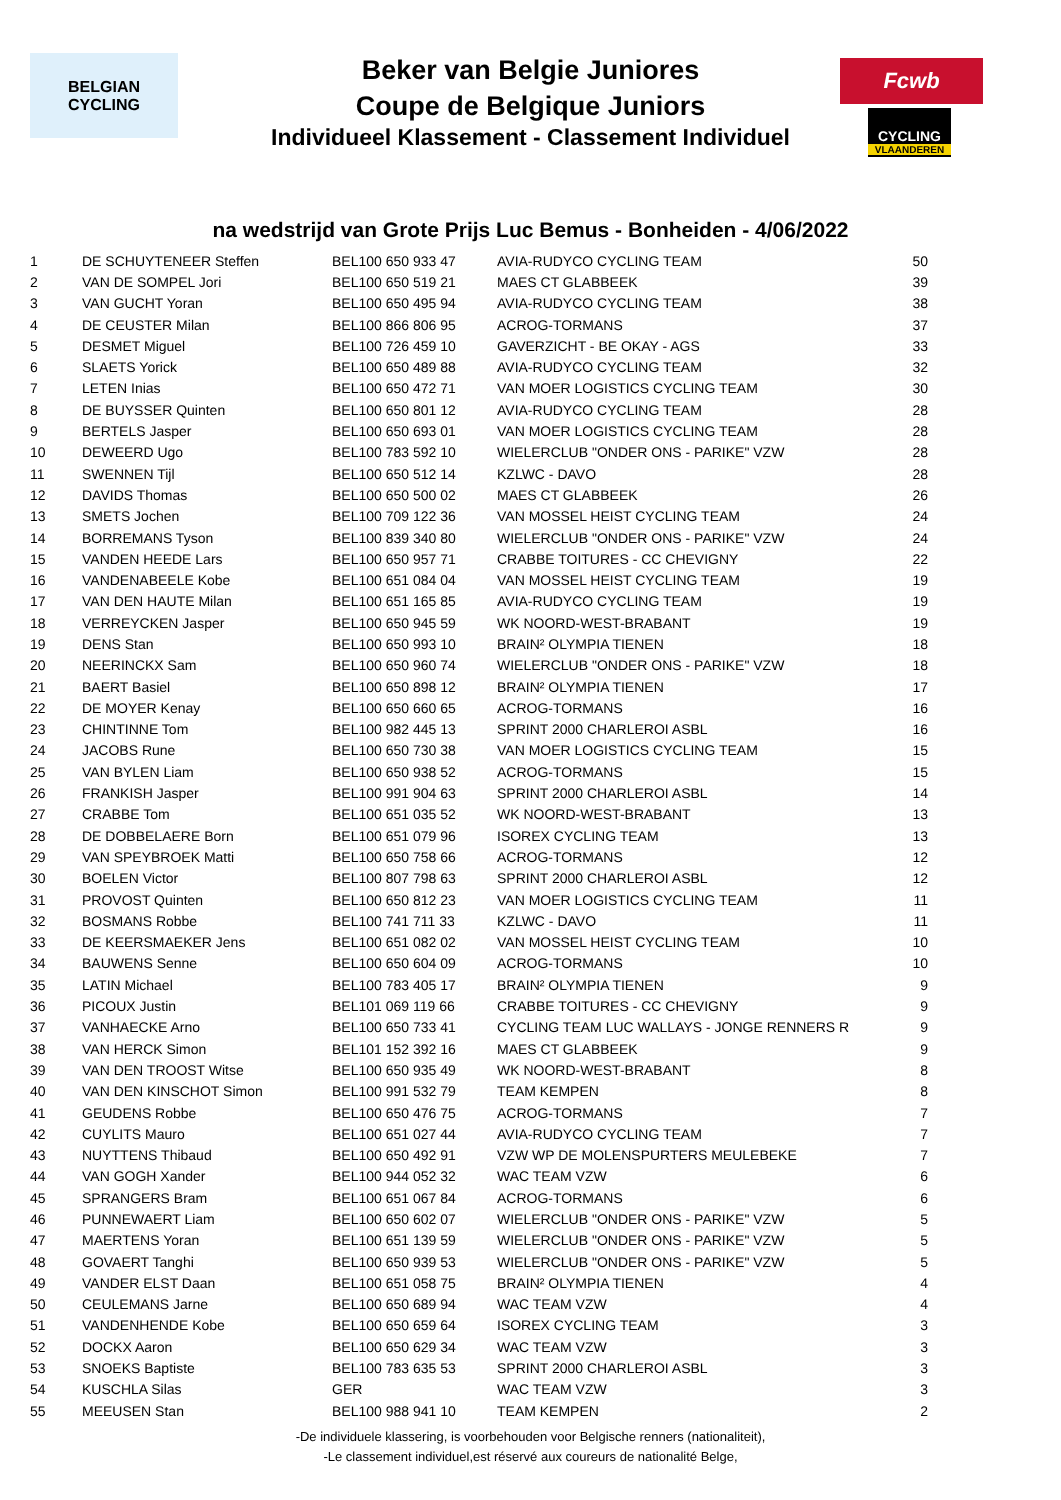BELGIAN
CYCLING
Beker van Belgie Juniores
Coupe de Belgique Juniors
Individueel Klassement - Classement Individuel
Fcwb
CYCLING
VLAANDEREN
na wedstrijd van Grote Prijs Luc Bemus - Bonheiden - 4/06/2022
| 1 | DE SCHUYTENEER Steffen | BEL100 650 933 47 | AVIA-RUDYCO CYCLING TEAM | 50 |
| 2 | VAN DE SOMPEL Jori | BEL100 650 519 21 | MAES CT GLABBEEK | 39 |
| 3 | VAN GUCHT Yoran | BEL100 650 495 94 | AVIA-RUDYCO CYCLING TEAM | 38 |
| 4 | DE CEUSTER Milan | BEL100 866 806 95 | ACROG-TORMANS | 37 |
| 5 | DESMET Miguel | BEL100 726 459 10 | GAVERZICHT - BE OKAY - AGS | 33 |
| 6 | SLAETS Yorick | BEL100 650 489 88 | AVIA-RUDYCO CYCLING TEAM | 32 |
| 7 | LETEN Inias | BEL100 650 472 71 | VAN MOER LOGISTICS CYCLING TEAM | 30 |
| 8 | DE BUYSSER Quinten | BEL100 650 801 12 | AVIA-RUDYCO CYCLING TEAM | 28 |
| 9 | BERTELS Jasper | BEL100 650 693 01 | VAN MOER LOGISTICS CYCLING TEAM | 28 |
| 10 | DEWEERD Ugo | BEL100 783 592 10 | WIELERCLUB "ONDER ONS - PARIKE" VZW | 28 |
| 11 | SWENNEN Tijl | BEL100 650 512 14 | KZLWC - DAVO | 28 |
| 12 | DAVIDS Thomas | BEL100 650 500 02 | MAES CT GLABBEEK | 26 |
| 13 | SMETS Jochen | BEL100 709 122 36 | VAN MOSSEL HEIST CYCLING TEAM | 24 |
| 14 | BORREMANS Tyson | BEL100 839 340 80 | WIELERCLUB "ONDER ONS - PARIKE" VZW | 24 |
| 15 | VANDEN HEEDE Lars | BEL100 650 957 71 | CRABBE TOITURES - CC CHEVIGNY | 22 |
| 16 | VANDENABEELE Kobe | BEL100 651 084 04 | VAN MOSSEL HEIST CYCLING TEAM | 19 |
| 17 | VAN DEN HAUTE Milan | BEL100 651 165 85 | AVIA-RUDYCO CYCLING TEAM | 19 |
| 18 | VERREYCKEN Jasper | BEL100 650 945 59 | WK NOORD-WEST-BRABANT | 19 |
| 19 | DENS Stan | BEL100 650 993 10 | BRAIN² OLYMPIA TIENEN | 18 |
| 20 | NEERINCKX Sam | BEL100 650 960 74 | WIELERCLUB "ONDER ONS - PARIKE" VZW | 18 |
| 21 | BAERT Basiel | BEL100 650 898 12 | BRAIN² OLYMPIA TIENEN | 17 |
| 22 | DE MOYER Kenay | BEL100 650 660 65 | ACROG-TORMANS | 16 |
| 23 | CHINTINNE Tom | BEL100 982 445 13 | SPRINT 2000 CHARLEROI ASBL | 16 |
| 24 | JACOBS Rune | BEL100 650 730 38 | VAN MOER LOGISTICS CYCLING TEAM | 15 |
| 25 | VAN BYLEN Liam | BEL100 650 938 52 | ACROG-TORMANS | 15 |
| 26 | FRANKISH Jasper | BEL100 991 904 63 | SPRINT 2000 CHARLEROI ASBL | 14 |
| 27 | CRABBE Tom | BEL100 651 035 52 | WK NOORD-WEST-BRABANT | 13 |
| 28 | DE DOBBELAERE Born | BEL100 651 079 96 | ISOREX CYCLING TEAM | 13 |
| 29 | VAN SPEYBROEK Matti | BEL100 650 758 66 | ACROG-TORMANS | 12 |
| 30 | BOELEN Victor | BEL100 807 798 63 | SPRINT 2000 CHARLEROI ASBL | 12 |
| 31 | PROVOST Quinten | BEL100 650 812 23 | VAN MOER LOGISTICS CYCLING TEAM | 11 |
| 32 | BOSMANS Robbe | BEL100 741 711 33 | KZLWC - DAVO | 11 |
| 33 | DE KEERSMAEKER Jens | BEL100 651 082 02 | VAN MOSSEL HEIST CYCLING TEAM | 10 |
| 34 | BAUWENS Senne | BEL100 650 604 09 | ACROG-TORMANS | 10 |
| 35 | LATIN Michael | BEL100 783 405 17 | BRAIN² OLYMPIA TIENEN | 9 |
| 36 | PICOUX Justin | BEL101 069 119 66 | CRABBE TOITURES - CC CHEVIGNY | 9 |
| 37 | VANHAECKE Arno | BEL100 650 733 41 | CYCLING TEAM LUC WALLAYS - JONGE RENNERS R | 9 |
| 38 | VAN HERCK Simon | BEL101 152 392 16 | MAES CT GLABBEEK | 9 |
| 39 | VAN DEN TROOST Witse | BEL100 650 935 49 | WK NOORD-WEST-BRABANT | 8 |
| 40 | VAN DEN KINSCHOT Simon | BEL100 991 532 79 | TEAM KEMPEN | 8 |
| 41 | GEUDENS Robbe | BEL100 650 476 75 | ACROG-TORMANS | 7 |
| 42 | CUYLITS Mauro | BEL100 651 027 44 | AVIA-RUDYCO CYCLING TEAM | 7 |
| 43 | NUYTTENS Thibaud | BEL100 650 492 91 | VZW WP DE MOLENSPURTERS MEULEBEKE | 7 |
| 44 | VAN GOGH Xander | BEL100 944 052 32 | WAC TEAM VZW | 6 |
| 45 | SPRANGERS Bram | BEL100 651 067 84 | ACROG-TORMANS | 6 |
| 46 | PUNNEWAERT Liam | BEL100 650 602 07 | WIELERCLUB "ONDER ONS - PARIKE" VZW | 5 |
| 47 | MAERTENS Yoran | BEL100 651 139 59 | WIELERCLUB "ONDER ONS - PARIKE" VZW | 5 |
| 48 | GOVAERT Tanghi | BEL100 650 939 53 | WIELERCLUB "ONDER ONS - PARIKE" VZW | 5 |
| 49 | VANDER ELST Daan | BEL100 651 058 75 | BRAIN² OLYMPIA TIENEN | 4 |
| 50 | CEULEMANS Jarne | BEL100 650 689 94 | WAC TEAM VZW | 4 |
| 51 | VANDENHENDE Kobe | BEL100 650 659 64 | ISOREX CYCLING TEAM | 3 |
| 52 | DOCKX Aaron | BEL100 650 629 34 | WAC TEAM VZW | 3 |
| 53 | SNOEKS Baptiste | BEL100 783 635 53 | SPRINT 2000 CHARLEROI ASBL | 3 |
| 54 | KUSCHLA Silas | GER | WAC TEAM VZW | 3 |
| 55 | MEEUSEN Stan | BEL100 988 941 10 | TEAM KEMPEN | 2 |
-De individuele klassering, is voorbehouden voor Belgische renners (nationaliteit),
-Le classement individuel,est réservé aux coureurs de nationalité Belge,